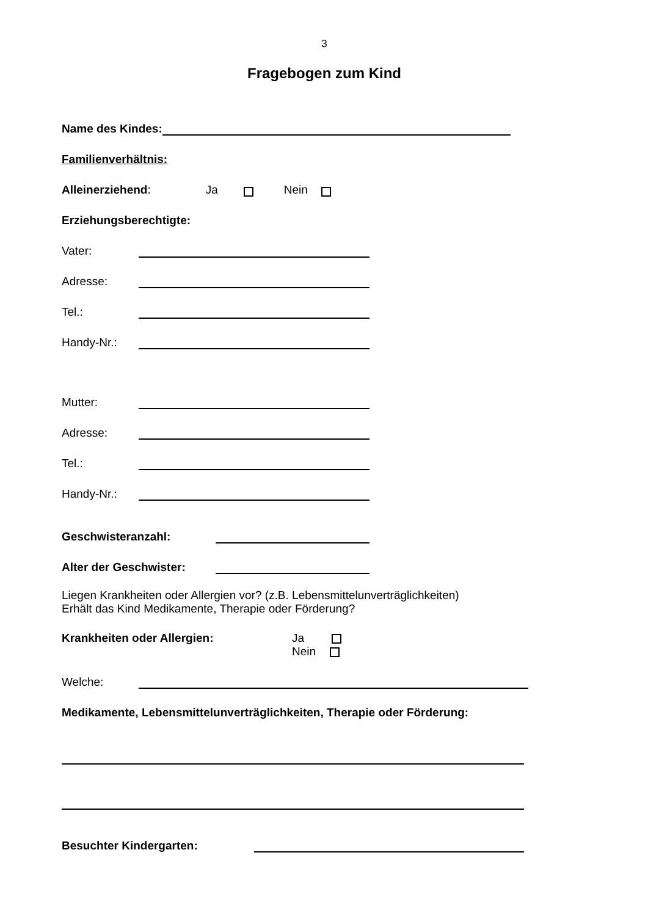3
Fragebogen zum Kind
Name des Kindes:
Familienverhältnis:
Alleinerziehend: Ja Nein
Erziehungsberechtigte:
Vater:
Adresse:
Tel.:
Handy-Nr.:
Mutter:
Adresse:
Tel.:
Handy-Nr.:
Geschwisteranzahl:
Alter der Geschwister:
Liegen Krankheiten oder Allergien vor? (z.B. Lebensmittelunverträglichkeiten)
Erhält das Kind Medikamente, Therapie oder Förderung?
Krankheiten oder Allergien: Ja
Nein
Welche:
Medikamente, Lebensmittelunverträglichkeiten, Therapie oder Förderung:
Besuchter Kindergarten: